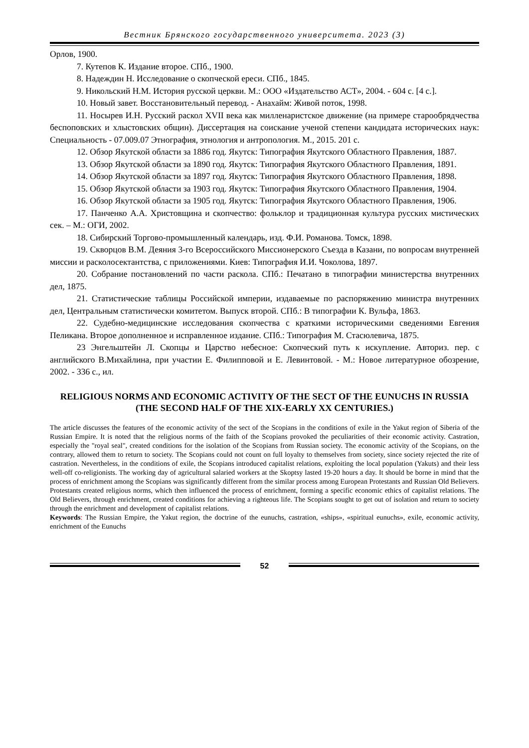Вестник Брянского государственного университета. 2023 (3)
Орлов, 1900.
7. Кутепов К. Издание второе. СПб., 1900.
8. Надеждин Н. Исследование о скопческой ереси. СПб., 1845.
9. Никольский Н.М. История русской церкви. М.: ООО «Издательство АСТ», 2004. - 604 с. [4 с.].
10. Новый завет. Восстановительный перевод. - Анахайм: Живой поток, 1998.
11. Носырев И.Н. Русский раскол XVII века как милленаристское движение (на примере старообрядчества беспоповских и хлыстовских общин). Диссертация на соискание ученой степени кандидата исторических наук: Специальность - 07.009.07 Этнография, этнология и антропология. М., 2015. 201 с.
12. Обзор Якутской области за 1886 год. Якутск: Типография Якутского Областного Правления, 1887.
13. Обзор Якутской области за 1890 год. Якутск: Типография Якутского Областного Правления, 1891.
14. Обзор Якутской области за 1897 год. Якутск: Типография Якутского Областного Правления, 1898.
15. Обзор Якутской области за 1903 год. Якутск: Типография Якутского Областного Правления, 1904.
16. Обзор Якутской области за 1905 год. Якутск: Типография Якутского Областного Правления, 1906.
17. Панченко А.А. Христовщина и скопчество: фольклор и традиционная культура русских мистических сек. – М.: ОГИ, 2002.
18. Сибирский Торгово-промышленный календарь, изд. Ф.И. Романова. Томск, 1898.
19. Скворцов В.М. Деяния 3-го Всероссийского Миссионерского Съезда в Казани, по вопросам внутренней миссии и расколосектантства, с приложениями. Киев: Типография И.И. Чоколова, 1897.
20. Собрание постановлений по части раскола. СПб.: Печатано в типографии министерства внутренних дел, 1875.
21. Статистические таблицы Российской империи, издаваемые по распоряжению министра внутренних дел, Центральным статистически комитетом. Выпуск второй. СПб.: В типографии К. Вульфа, 1863.
22. Судебно-медицинские исследования скопчества с краткими историческими сведениями Евгения Пеликана. Второе дополненное и исправленное издание. СПб.: Типография М. Стасюлевича, 1875.
23 Энгельштейн Л. Скопцы и Царство небесное: Скопческий путь к искупление. Авториз. пер. с английского В.Михайлина, при участии Е. Филипповой и Е. Левинтовой. - М.: Новое литературное обозрение, 2002. - 336 с., ил.
RELIGIOUS NORMS AND ECONOMIC ACTIVITY OF THE SECT OF THE EUNUCHS IN RUSSIA (THE SECOND HALF OF THE XIX-EARLY XX CENTURIES.)
The article discusses the features of the economic activity of the sect of the Scopians in the conditions of exile in the Yakut region of Siberia of the Russian Empire. It is noted that the religious norms of the faith of the Scopians provoked the peculiarities of their economic activity. Castration, especially the "royal seal", created conditions for the isolation of the Scopians from Russian society. The economic activity of the Scopians, on the contrary, allowed them to return to society. The Scopians could not count on full loyalty to themselves from society, since society rejected the rite of castration. Nevertheless, in the conditions of exile, the Scopians introduced capitalist relations, exploiting the local population (Yakuts) and their less well-off co-religionists. The working day of agricultural salaried workers at the Skoptsy lasted 19-20 hours a day. It should be borne in mind that the process of enrichment among the Scopians was significantly different from the similar process among European Protestants and Russian Old Believers. Protestants created religious norms, which then influenced the process of enrichment, forming a specific economic ethics of capitalist relations. The Old Believers, through enrichment, created conditions for achieving a righteous life. The Scopians sought to get out of isolation and return to society through the enrichment and development of capitalist relations.
Keywords: The Russian Empire, the Yakut region, the doctrine of the eunuchs, castration, «ships», «spiritual eunuchs», exile, economic activity, enrichment of the Eunuchs
52